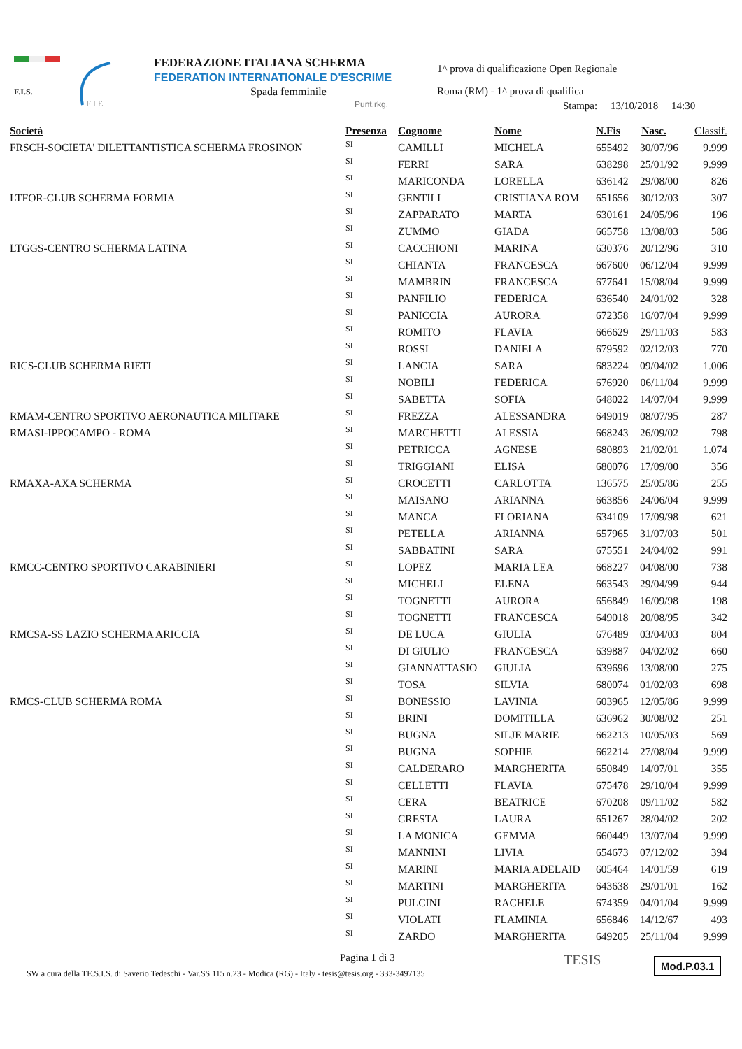F.I.S.
F I E
FEDERAZIONE ITALIANA SCHERMA
FEDERATION INTERNATIONALE D'ESCRIME
Spada femminile
1^ prova di qualificazione Open Regionale
Roma (RM) - 1^ prova di qualifica
Punt.rkg.
Stampa: 13/10/2018 14:30
| Società | Presenza | Cognome | Nome | N.Fis | Nasc. | Classif. |
| --- | --- | --- | --- | --- | --- | --- |
| FRSCH-SOCIETA' DILETTANTISTICA SCHERMA FROSINON | SI | CAMILLI | MICHELA | 655492 | 30/07/96 | 9.999 |
| | SI | FERRI | SARA | 638298 | 25/01/92 | 9.999 |
| | SI | MARICONDA | LORELLA | 636142 | 29/08/00 | 826 |
| LTFOR-CLUB SCHERMA FORMIA | SI | GENTILI | CRISTIANA ROM | 651656 | 30/12/03 | 307 |
| | SI | ZAPPARATO | MARTA | 630161 | 24/05/96 | 196 |
| | SI | ZUMMO | GIADA | 665758 | 13/08/03 | 586 |
| LTGGS-CENTRO SCHERMA LATINA | SI | CACCHIONI | MARINA | 630376 | 20/12/96 | 310 |
| | SI | CHIANTA | FRANCESCA | 667600 | 06/12/04 | 9.999 |
| | SI | MAMBRIN | FRANCESCA | 677641 | 15/08/04 | 9.999 |
| | SI | PANFILIO | FEDERICA | 636540 | 24/01/02 | 328 |
| | SI | PANICCIA | AURORA | 672358 | 16/07/04 | 9.999 |
| | SI | ROMITO | FLAVIA | 666629 | 29/11/03 | 583 |
| | SI | ROSSI | DANIELA | 679592 | 02/12/03 | 770 |
| RICS-CLUB SCHERMA RIETI | SI | LANCIA | SARA | 683224 | 09/04/02 | 1.006 |
| | SI | NOBILI | FEDERICA | 676920 | 06/11/04 | 9.999 |
| | SI | SABETTA | SOFIA | 648022 | 14/07/04 | 9.999 |
| RMAM-CENTRO SPORTIVO AERONAUTICA MILITARE | SI | FREZZA | ALESSANDRA | 649019 | 08/07/95 | 287 |
| RMASI-IPPOCAMPO - ROMA | SI | MARCHETTI | ALESSIA | 668243 | 26/09/02 | 798 |
| | SI | PETRICCA | AGNESE | 680893 | 21/02/01 | 1.074 |
| | SI | TRIGGIANI | ELISA | 680076 | 17/09/00 | 356 |
| RMAXA-AXA SCHERMA | SI | CROCETTI | CARLOTTA | 136575 | 25/05/86 | 255 |
| | SI | MAISANO | ARIANNA | 663856 | 24/06/04 | 9.999 |
| | SI | MANCA | FLORIANA | 634109 | 17/09/98 | 621 |
| | SI | PETELLA | ARIANNA | 657965 | 31/07/03 | 501 |
| | SI | SABBATINI | SARA | 675551 | 24/04/02 | 991 |
| RMCC-CENTRO SPORTIVO CARABINIERI | SI | LOPEZ | MARIA LEA | 668227 | 04/08/00 | 738 |
| | SI | MICHELI | ELENA | 663543 | 29/04/99 | 944 |
| | SI | TOGNETTI | AURORA | 656849 | 16/09/98 | 198 |
| | SI | TOGNETTI | FRANCESCA | 649018 | 20/08/95 | 342 |
| RMCSA-SS LAZIO SCHERMA ARICCIA | SI | DE LUCA | GIULIA | 676489 | 03/04/03 | 804 |
| | SI | DI GIULIO | FRANCESCA | 639887 | 04/02/02 | 660 |
| | SI | GIANNATTASIO | GIULIA | 639696 | 13/08/00 | 275 |
| | SI | TOSA | SILVIA | 680074 | 01/02/03 | 698 |
| RMCS-CLUB SCHERMA ROMA | SI | BONESSIO | LAVINIA | 603965 | 12/05/86 | 9.999 |
| | SI | BRINI | DOMITILLA | 636962 | 30/08/02 | 251 |
| | SI | BUGNA | SILJE MARIE | 662213 | 10/05/03 | 569 |
| | SI | BUGNA | SOPHIE | 662214 | 27/08/04 | 9.999 |
| | SI | CALDERARO | MARGHERITA | 650849 | 14/07/01 | 355 |
| | SI | CELLETTI | FLAVIA | 675478 | 29/10/04 | 9.999 |
| | SI | CERA | BEATRICE | 670208 | 09/11/02 | 582 |
| | SI | CRESTA | LAURA | 651267 | 28/04/02 | 202 |
| | SI | LA MONICA | GEMMA | 660449 | 13/07/04 | 9.999 |
| | SI | MANNINI | LIVIA | 654673 | 07/12/02 | 394 |
| | SI | MARINI | MARIA ADELAID | 605464 | 14/01/59 | 619 |
| | SI | MARTINI | MARGHERITA | 643638 | 29/01/01 | 162 |
| | SI | PULCINI | RACHELE | 674359 | 04/01/04 | 9.999 |
| | SI | VIOLATI | FLAMINIA | 656846 | 14/12/67 | 493 |
| | SI | ZARDO | MARGHERITA | 649205 | 25/11/04 | 9.999 |
Pagina 1 di 3
SW a cura della TE.S.I.S. di Saverio Tedeschi - Var.SS 115 n.23 - Modica (RG) - Italy - tesis@tesis.org - 333-3497135
TESIS Mod.P.03.1